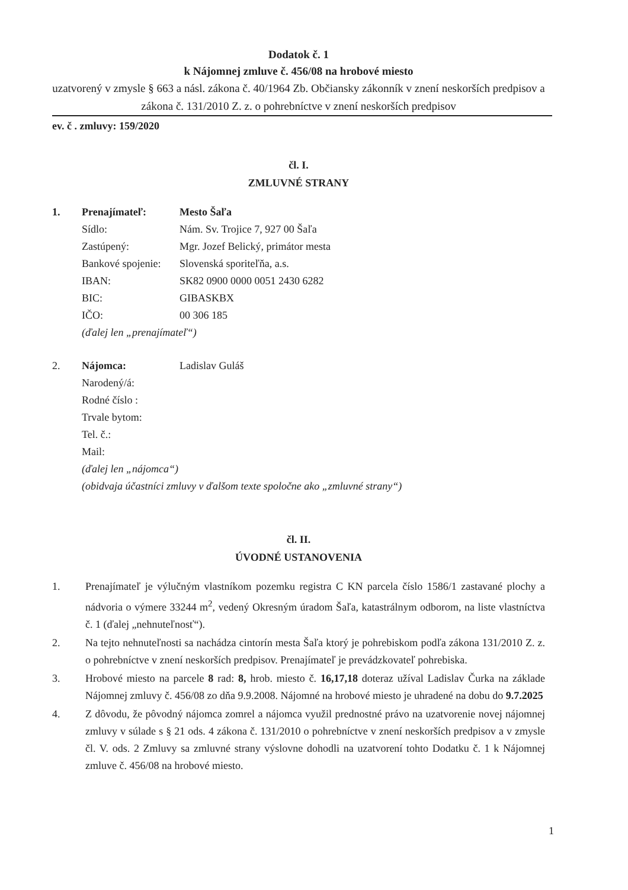Dodatok č. 1
k Nájomnej zmluve č. 456/08 na hrobové miesto
uzatvorený v zmysle § 663 a násl. zákona č. 40/1964 Zb. Občiansky zákonník v znení neskorších predpisov a zákona č. 131/2010 Z. z. o pohrebníctve v znení neskorších predpisov
ev. č . zmluvy: 159/2020
čl. I.
ZMLUVNÉ STRANY
| 1. | Prenajímateľ: | Mesto Šaľa |
| | Sídlo: | Nám. Sv. Trojice 7, 927 00 Šaľa |
| | Zastúpený: | Mgr. Jozef Belický, primátor mesta |
| | Bankové spojenie: | Slovenská sporiteľňa, a.s. |
| | IBAN: | SK82 0900 0000 0051 2430 6282 |
| | BIC: | GIBASKBX |
| | IČO: | 00 306 185 |
| | (ďalej len „prenajímateľ“) | |
| 2. | Nájomca: | Ladislav Guláš |
| | Narodený/á: | |
| | Rodné číslo : | |
| | Trvale bytom: | |
| | Tel. č.: | |
| | Mail: | |
| | (ďalej len „nájomca“) | |
| | (obidvaja účastníci zmluvy v ďalšom texte spoločne ako „zmluvné strany“) | |
čl. II.
ÚVODNÉ USTANOVENIA
1. Prenajímateľ je výlučným vlastníkom pozemku registra C KN parcela číslo 1586/1 zastavané plochy a nádvoria o výmere 33244 m<sup>2</sup>, vedený Okresným úradom Šaľa, katastrálnym odborom, na liste vlastníctva č. 1 (ďalej „nehnuteľnosť“).
2. Na tejto nehnuteľnosti sa nachádza cintorín mesta Šaľa ktorý je pohrebiskom podľa zákona 131/2010 Z. z. o pohrebníctve v znení neskorších predpisov. Prenajímateľ je prevádzkovateľ pohrebiska.
3. Hrobové miesto na parcele 8 rad: 8, hrob. miesto č. 16,17,18 doteraz užíval Ladislav Čurka na základe Nájomnej zmluvy č. 456/08 zo dňa 9.9.2008. Nájomné na hrobové miesto je uhradené na dobu do 9.7.2025
4. Z dôvodu, že pôvodný nájomca zomrel a nájomca využil prednostné právo na uzatvorenie novej nájomnej zmluvy v súlade s § 21 ods. 4 zákona č. 131/2010 o pohrebníctve v znení neskorších predpisov a v zmysle čl. V. ods. 2 Zmluvy sa zmluvné strany výslovne dohodli na uzatvorení tohto Dodatku č. 1 k Nájomnej zmluve č. 456/08 na hrobové miesto.
1